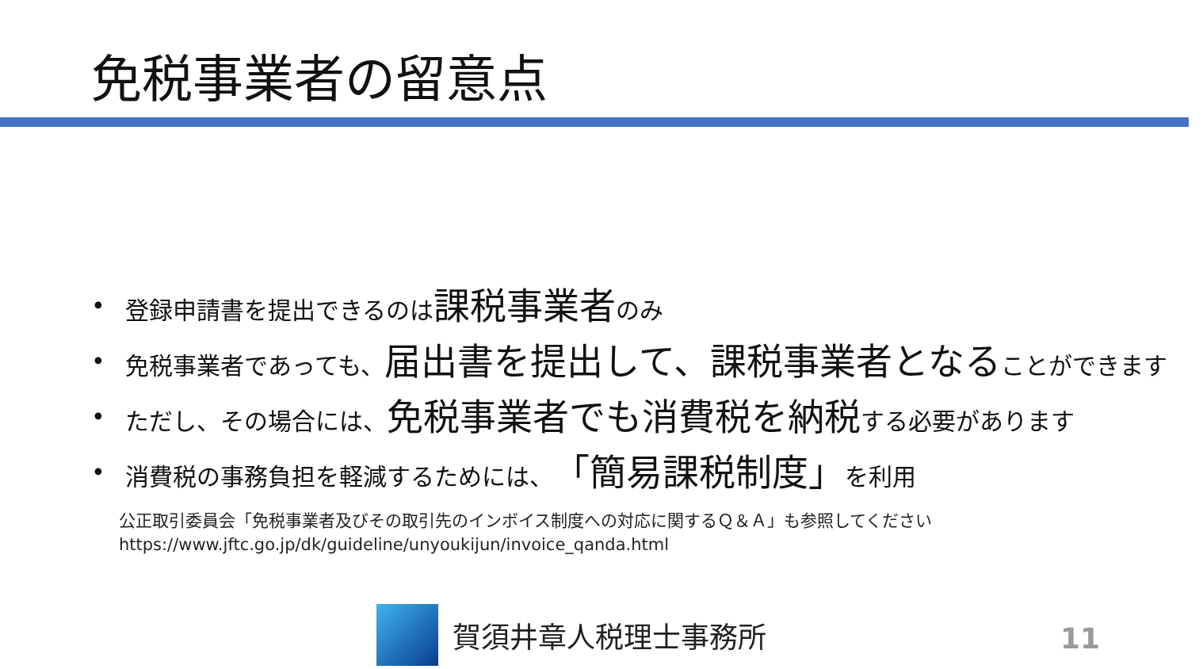免税事業者の留意点
• 登録申請書を提出できるのは課税事業者のみ
• 免税事業者であっても、届出書を提出して、課税事業者となることができます
• ただし、その場合には、免税事業者でも消費税を納税する必要があります
• 消費税の事務負担を軽減するためには、「簡易課税制度」を利用
公正取引委員会「免税事業者及びその取引先のインボイス制度への対応に関するＱ＆Ａ」も参照してください
https://www.jftc.go.jp/dk/guideline/unyoukijun/invoice_qanda.html
賀須井章人税理士事務所
11